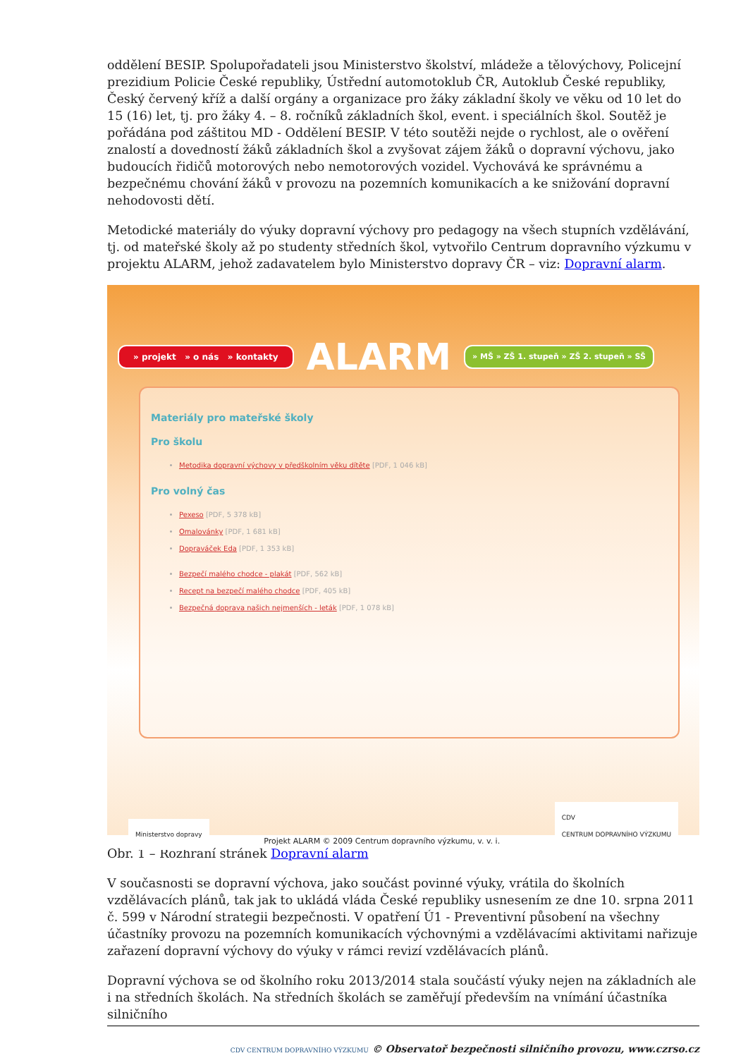oddělení BESIP. Spolupořadateli jsou Ministerstvo školství, mládeže a tělovýchovy, Policejní prezidium Policie České republiky, Ústřední automotoklub ČR, Autoklub České republiky, Český červený kříž a další orgány a organizace pro žáky základní školy ve věku od 10 let do 15 (16) let, tj. pro žáky 4. – 8. ročníků základních škol, event. i speciálních škol. Soutěž je pořádána pod záštitou MD - Oddělení BESIP. V této soutěži nejde o rychlost, ale o ověření znalostí a dovedností žáků základních škol a zvyšovat zájem žáků o dopravní výchovu, jako budoucích řidičů motorových nebo nemotorových vozidel. Vychovává ke správnému a bezpečnému chování žáků v provozu na pozemních komunikacích a ke snižování dopravní nehodovosti dětí.
Metodické materiály do výuky dopravní výchovy pro pedagogy na všech stupních vzdělávání, tj. od mateřské školy až po studenty středních škol, vytvořilo Centrum dopravního výzkumu v projektu ALARM, jehož zadavatelem bylo Ministerstvo dopravy ČR – viz: Dopravní alarm.
» projekt » o nás » kontakty ALARM » MŠ » ZŠ 1. stupeň » ZŠ 2. stupeň » SŠ
Materiály pro mateřské školy
Pro školu
Metodika dopravní výchovy v předškolním věku dítěte [PDF, 1 046 kB]
Pro volný čas
Pexeso [PDF, 5 378 kB]
Omalovánky [PDF, 1 681 kB]
Dopraváček Eda [PDF, 1 353 kB]
Bezpečí malého chodce - plakát [PDF, 562 kB]
Recept na bezpečí malého chodce [PDF, 405 kB]
Bezpečná doprava našich nejmenších - leták [PDF, 1 078 kB]
Ministerstvo dopravy Projekt ALARM © 2009 Centrum dopravního výzkumu, v. v. i. CDV
CENTRUM DOPRAVNÍHO VÝZKUMU
Obr. 1 – Rozhraní stránek Dopravní alarm
V současnosti se dopravní výchova, jako součást povinné výuky, vrátila do školních vzdělávacích plánů, tak jak to ukládá vláda České republiky usnesením ze dne 10. srpna 2011 č. 599 v Národní strategii bezpečnosti. V opatření Ú1 - Preventivní působení na všechny účastníky provozu na pozemních komunikacích výchovnými a vzdělávacími aktivitami nařizuje zařazení dopravní výchovy do výuky v rámci revizí vzdělávacích plánů.
Dopravní výchova se od školního roku 2013/2014 stala součástí výuky nejen na základních ale i na středních školách. Na středních školách se zaměřují především na vnímání účastníka silničního
CDV CENTRUM DOPRAVNÍHO VÝZKUMU © Observatoř bezpečnosti silničního provozu, www.czrso.cz